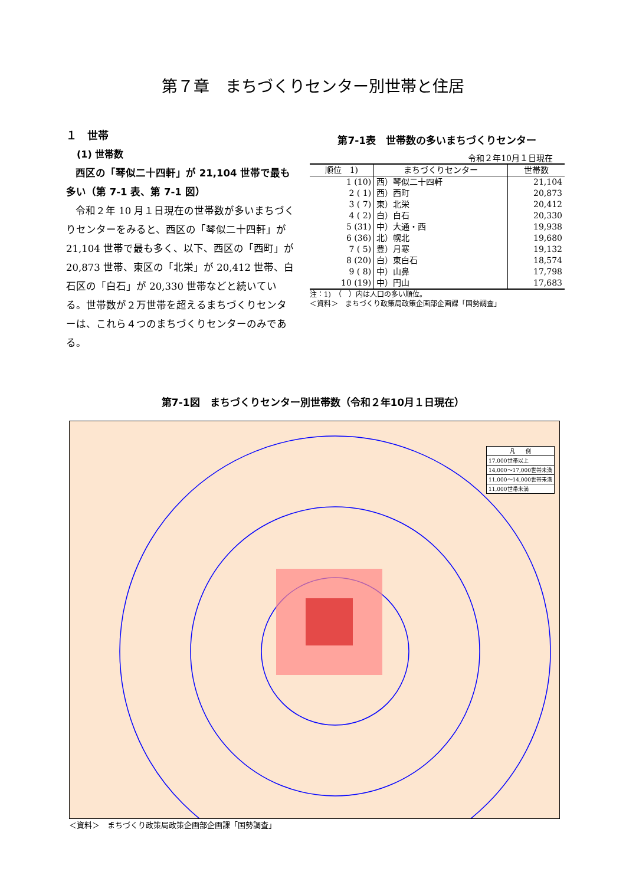第７章　まちづくりセンター別世帯と住居
１　世帯
(1) 世帯数
西区の「琴似二十四軒」が 21,104 世帯で最も多い（第 7-1 表、第 7-1 図）
令和２年 10 月１日現在の世帯数が多いまちづくりセンターをみると、西区の「琴似二十四軒」が 21,104 世帯で最も多く、以下、西区の「西町」が 20,873 世帯、東区の「北栄」が 20,412 世帯、白石区の「白石」が 20,330 世帯などと続いている。世帯数が２万世帯を超えるまちづくりセンターは、これら４つのまちづくりセンターのみである。
第7-1表　世帯数の多いまちづくりセンター
令和２年10月１日現在
| 順位 1) | まちづくりセンター | 世帯数 |
| --- | --- | --- |
| 1 (10) | 西）琴似二十四軒 | 21,104 |
| 2 ( 1) | 西）西町 | 20,873 |
| 3 ( 7) | 東）北栄 | 20,412 |
| 4 ( 2) | 白）白石 | 20,330 |
| 5 (31) | 中）大通・西 | 19,938 |
| 6 (36) | 北）幌北 | 19,680 |
| 7 ( 5) | 豊）月寒 | 19,132 |
| 8 (20) | 白）東白石 | 18,574 |
| 9 ( 8) | 中）山鼻 | 17,798 |
| 10 (19) | 中）円山 | 17,683 |
注：1)　（　）内は人口の多い順位。
＜資料＞　まちづくり政策局政策企画部企画課「国勢調査」
第7-1図　まちづくりセンター別世帯数（令和２年10月１日現在）
凡　　例
17,000世帯以上
14,000～17,000世帯未満
11,000～14,000世帯未満
11,000世帯未満
＜資料＞　まちづくり政策局政策企画部企画課「国勢調査」